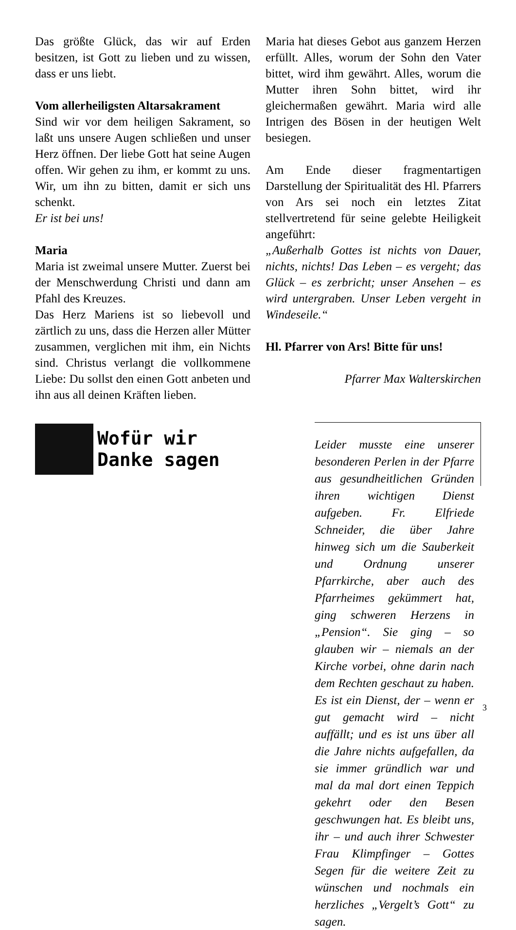Das größte Glück, das wir auf Erden besitzen, ist Gott zu lieben und zu wissen, dass er uns liebt.
Vom allerheiligsten Altarsakrament
Sind wir vor dem heiligen Sakrament, so laßt uns unsere Augen schließen und unser Herz öffnen. Der liebe Gott hat seine Augen offen. Wir gehen zu ihm, er kommt zu uns. Wir, um ihn zu bitten, damit er sich uns schenkt.
Er ist bei uns!
Maria
Maria ist zweimal unsere Mutter. Zuerst bei der Menschwerdung Christi und dann am Pfahl des Kreuzes.
Das Herz Mariens ist so liebevoll und zärtlich zu uns, dass die Herzen aller Mütter zusammen, verglichen mit ihm, ein Nichts sind. Christus verlangt die vollkommene Liebe: Du sollst den einen Gott anbeten und ihn aus all deinen Kräften lieben.
Maria hat dieses Gebot aus ganzem Herzen erfüllt. Alles, worum der Sohn den Vater bittet, wird ihm gewährt. Alles, worum die Mutter ihren Sohn bittet, wird ihr gleichermaßen gewährt. Maria wird alle Intrigen des Bösen in der heutigen Welt besiegen.
Am Ende dieser fragmentartigen Darstellung der Spiritualität des Hl. Pfarrers von Ars sei noch ein letztes Zitat stellvertretend für seine gelebte Heiligkeit angeführt:
„Außerhalb Gottes ist nichts von Dauer, nichts, nichts! Das Leben – es vergeht; das Glück – es zerbricht; unser Ansehen – es wird untergraben. Unser Leben vergeht in Windeseile.“
Hl. Pfarrer von Ars! Bitte für uns!
Pfarrer Max Walterskirchen
Wofür wir
Danke sagen
Leider musste eine unserer besonderen Perlen in der Pfarre aus gesundheitlichen Gründen ihren wichtigen Dienst aufgeben. Fr. Elfriede Schneider, die über Jahre hinweg sich um die Sauberkeit und Ordnung unserer Pfarrkirche, aber auch des Pfarrheimes gekümmert hat, ging schweren Herzens in „Pension“. Sie ging – so glauben wir – niemals an der Kirche vorbei, ohne darin nach dem Rechten geschaut zu haben. Es ist ein Dienst, der – wenn er gut gemacht wird – nicht auffällt; und es ist uns über all die Jahre nichts aufgefallen, da sie immer gründlich war und mal da mal dort einen Teppich gekehrt oder den Besen geschwungen hat. Es bleibt uns, ihr – und auch ihrer Schwester Frau Klimpfinger – Gottes Segen für die weitere Zeit zu wünschen und nochmals ein herzliches „Vergelt’s Gott“ zu sagen.
3